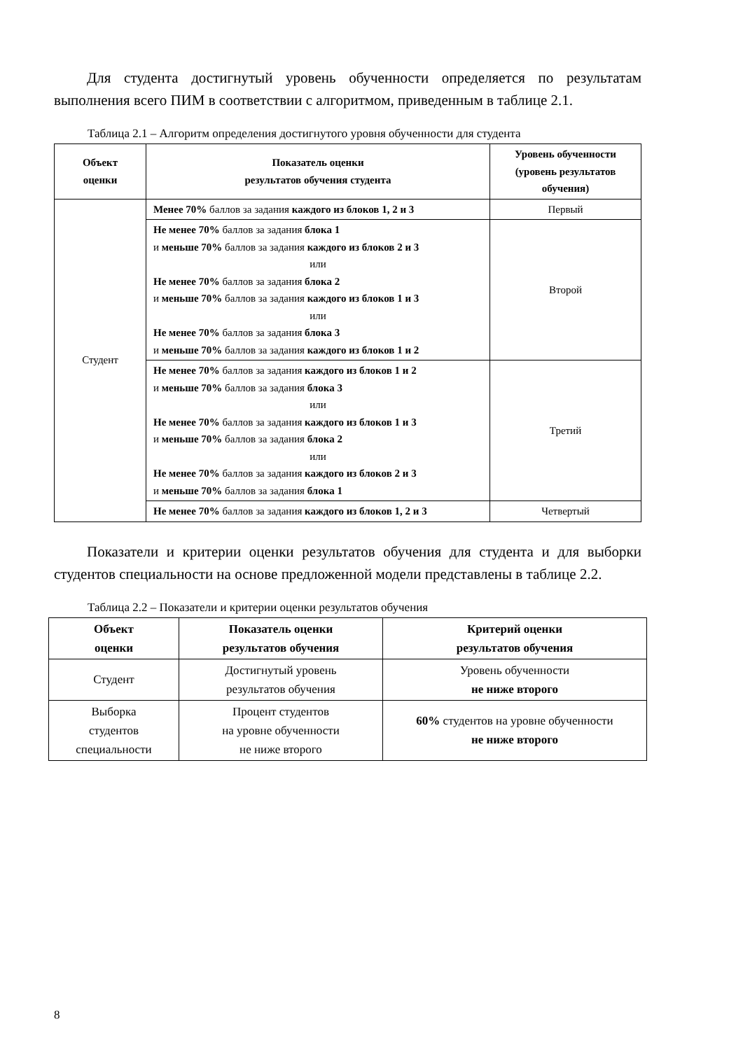Для студента достигнутый уровень обученности определяется по результатам выполнения всего ПИМ в соответствии с алгоритмом, приведенным в таблице 2.1.
Таблица 2.1 – Алгоритм определения достигнутого уровня обученности для студента
| Объект оценки | Показатель оценки результатов обучения студента | Уровень обученности (уровень результатов обучения) |
| --- | --- | --- |
| Студент | Менее 70% баллов за задания каждого из блоков 1, 2 и 3 | Первый |
| | Не менее 70% баллов за задания блока 1 и меньше 70% баллов за задания каждого из блоков 2 и 3 или Не менее 70% баллов за задания блока 2 и меньше 70% баллов за задания каждого из блоков 1 и 3 или Не менее 70% баллов за задания блока 3 и меньше 70% баллов за задания каждого из блоков 1 и 2 | Второй |
| | Не менее 70% баллов за задания каждого из блоков 1 и 2 и меньше 70% баллов за задания блока 3 или Не менее 70% баллов за задания каждого из блоков 1 и 3 и меньше 70% баллов за задания блока 2 или Не менее 70% баллов за задания каждого из блоков 2 и 3 и меньше 70% баллов за задания блока 1 | Третий |
| | Не менее 70% баллов за задания каждого из блоков 1, 2 и 3 | Четвертый |
Показатели и критерии оценки результатов обучения для студента и для выборки студентов специальности на основе предложенной модели представлены в таблице 2.2.
Таблица 2.2 – Показатели и критерии оценки результатов обучения
| Объект оценки | Показатель оценки результатов обучения | Критерий оценки результатов обучения |
| --- | --- | --- |
| Студент | Достигнутый уровень результатов обучения | Уровень обученности не ниже второго |
| Выборка студентов специальности | Процент студентов на уровне обученности не ниже второго | 60% студентов на уровне обученности не ниже второго |
8